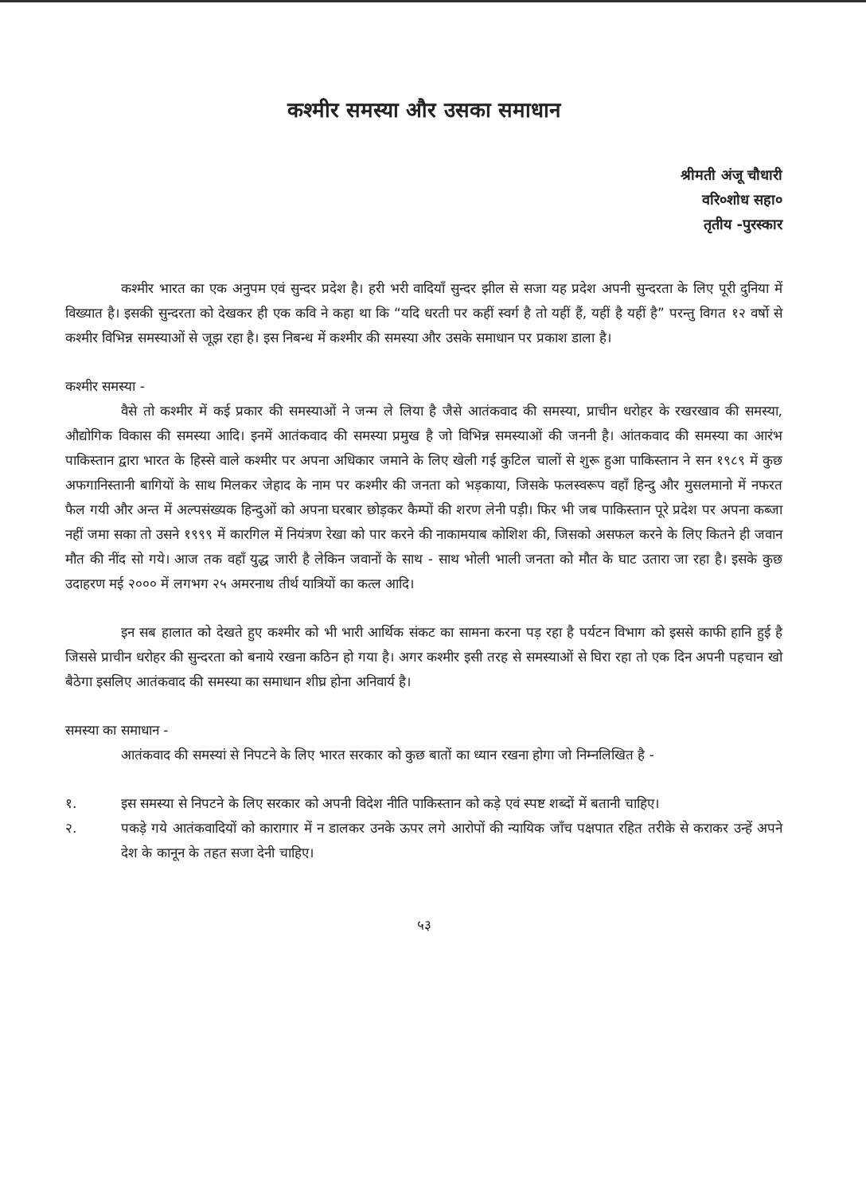कश्मीर समस्या और उसका समाधान
श्रीमती अंजू चौधारी
वरि०शोध सहा०
तृतीय -पुरस्कार
कश्मीर भारत का एक अनुपम एवं सुन्दर प्रदेश है। हरी भरी वादियाँ सुन्दर झील से सजा यह प्रदेश अपनी सुन्दरता के लिए पूरी दुनिया में विख्यात है। इसकी सुन्दरता को देखकर ही एक कवि ने कहा था कि “यदि धरती पर कहीं स्वर्ग है तो यहीं हैं, यहीं है यहीं है” परन्तु विगत १२ वर्षो से कश्मीर विभिन्न समस्याओं से जूझ रहा है। इस निबन्ध में कश्मीर की समस्या और उसके समाधान पर प्रकाश डाला है।
कश्मीर समस्या -
वैसे तो कश्मीर में कई प्रकार की समस्याओं ने जन्म ले लिया है जैसे आतंकवाद की समस्या, प्राचीन धरोहर के रखरखाव की समस्या, औद्योगिक विकास की समस्या आदि। इनमें आतंकवाद की समस्या प्रमुख है जो विभिन्न समस्याओं की जननी है। आंतकवाद की समस्या का आरंभ पाकिस्तान द्वारा भारत के हिस्से वाले कश्मीर पर अपना अधिकार जमाने के लिए खेली गई कुटिल चालों से शुरू हुआ पाकिस्तान ने सन १९८९ में कुछ अफगानिस्तानी बागियों के साथ मिलकर जेहाद के नाम पर कश्मीर की जनता को भड़काया, जिसके फलस्वरूप वहाँ हिन्दु और मुसलमानो में नफरत फैल गयी और अन्त में अल्पसंख्यक हिन्दुओं को अपना घरबार छोड़कर कैम्पों की शरण लेनी पड़ी। फिर भी जब पाकिस्तान पूरे प्रदेश पर अपना कब्जा नहीं जमा सका तो उसने १९९९ में कारगिल में नियंत्रण रेखा को पार करने की नाकामयाब कोशिश की, जिसको असफल करने के लिए कितने ही जवान मौत की नींद सो गये। आज तक वहाँ युद्ध जारी है लेकिन जवानों के साथ - साथ भोली भाली जनता को मौत के घाट उतारा जा रहा है। इसके कुछ उदाहरण मई २००० में लगभग २५ अमरनाथ तीर्थ यात्रियों का कत्ल आदि।
इन सब हालात को देखते हुए कश्मीर को भी भारी आर्थिक संकट का सामना करना पड़ रहा है पर्यटन विभाग को इससे काफी हानि हुई है जिससे प्राचीन धरोहर की सुन्दरता को बनाये रखना कठिन हो गया है। अगर कश्मीर इसी तरह से समस्याओं से घिरा रहा तो एक दिन अपनी पहचान खो बैठेगा इसलिए आतंकवाद की समस्या का समाधान शीघ्र होना अनिवार्य है।
समस्या का समाधान -
आतंकवाद की समस्यां से निपटने के लिए भारत सरकार को कुछ बातों का ध्यान रखना होगा जो निम्नलिखित है -
१. इस समस्या से निपटने के लिए सरकार को अपनी विदेश नीति पाकिस्तान को कड़े एवं स्पष्ट शब्दों में बतानी चाहिए।
२. पकड़े गये आतंकवादियों को कारागार में न डालकर उनके ऊपर लगे आरोपों की न्यायिक जाँच पक्षपात रहित तरीके से कराकर उन्हें अपने देश के कानून के तहत सजा देनी चाहिए।
५३